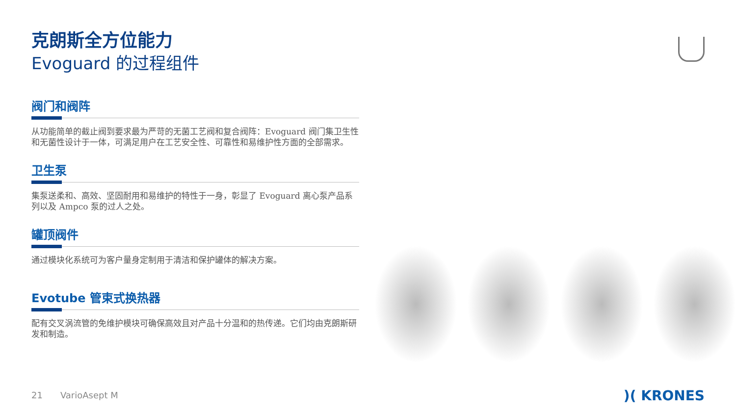克朗斯全方位能力
Evoguard 的过程组件
阀门和阀阵
从功能简单的截止阀到要求最为严苛的无菌工艺阀和复合阀阵：Evoguard 阀门集卫生性和无菌性设计于一体，可满足用户在工艺安全性、可靠性和易维护性方面的全部需求。
卫生泵
集泵送柔和、高效、坚固耐用和易维护的特性于一身，彰显了 Evoguard 离心泵产品系列以及 Ampco 泵的过人之处。
罐顶阀件
通过模块化系统可为客户量身定制用于清洁和保护罐体的解决方案。
Evotube 管束式换热器
配有交叉涡流管的免维护模块可确保高效且对产品十分温和的热传递。它们均由克朗斯研发和制造。
21 VarioAsept M )( KRONES